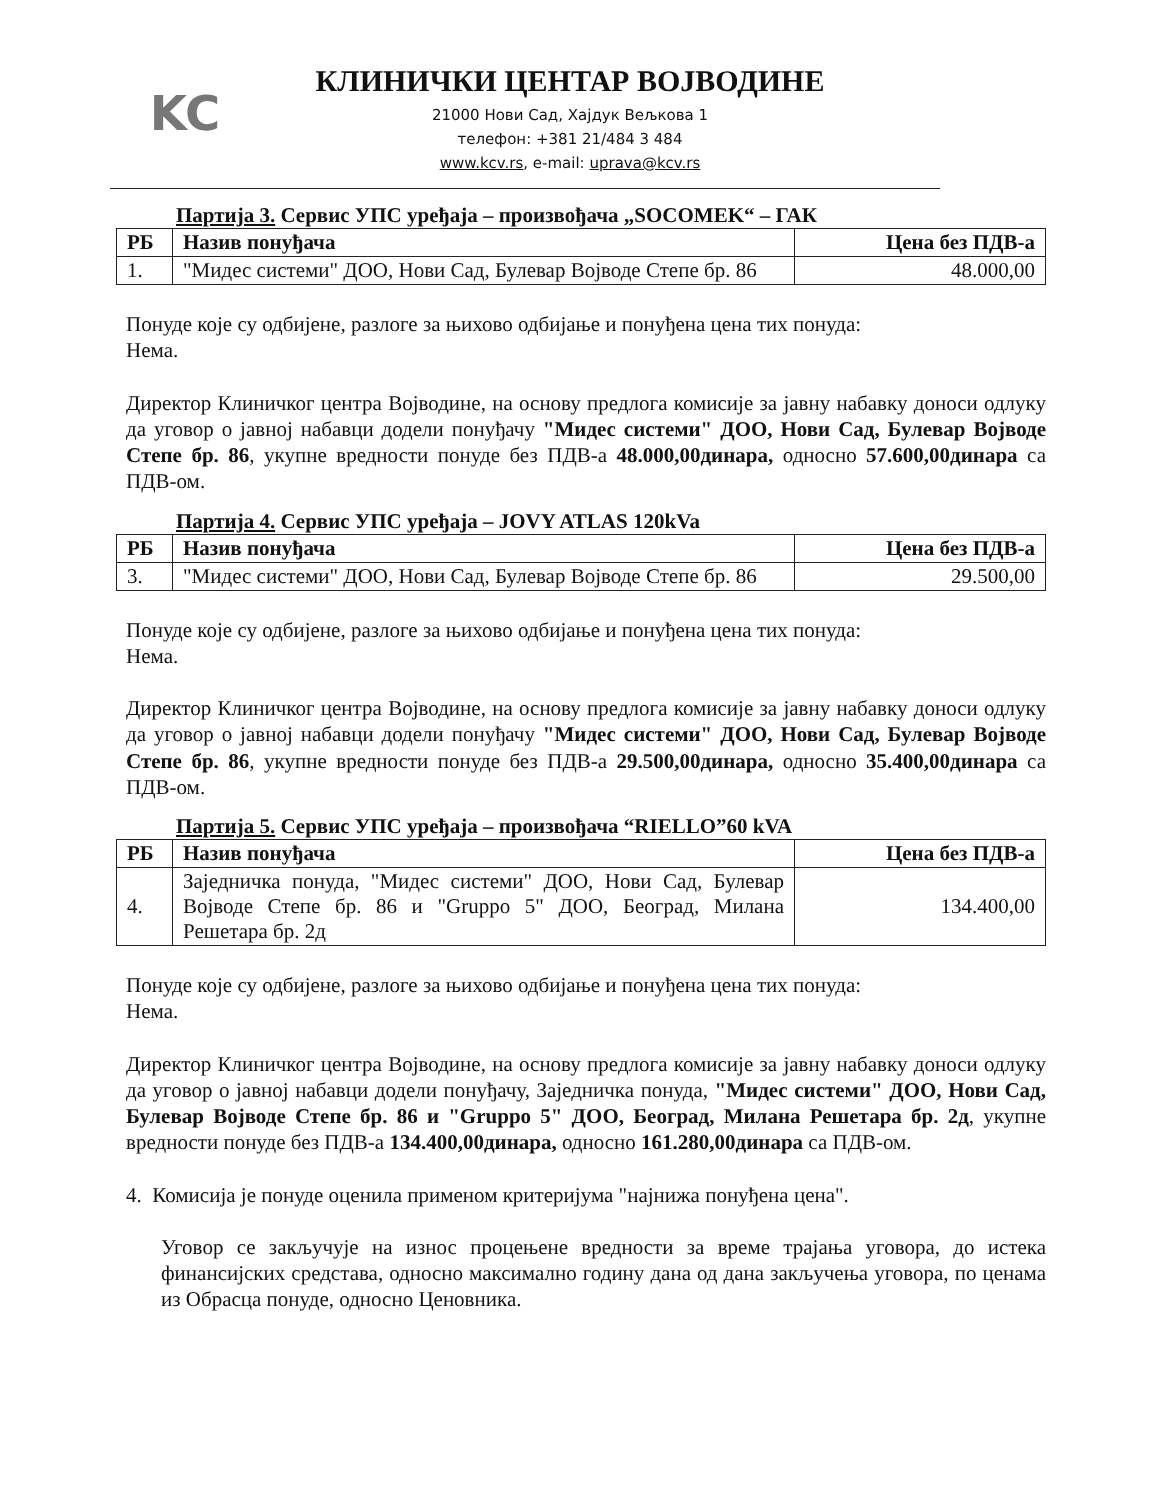KC
КЛИНИЧКИ ЦЕНТАР ВОЈВОДИНЕ
21000 Нови Сад, Хајдук Вељкова 1
телефон: +381 21/484 3 484
www.kcv.rs, e-mail: uprava@kcv.rs
Партија 3. Сервис УПС уређаја – произвођача „SOCOMEK“ – ГАК
| РБ | Назив понуђача | Цена без ПДВ-а |
| --- | --- | --- |
| 1. | "Мидес системи" ДОО, Нови Сад, Булевар Војводе Степе бр. 86 | 48.000,00 |
Понуде које су одбијене, разлоге за њихово одбијање и понуђена цена тих понуда:
Нема.
Директор Клиничког центра Војводине, на основу предлога комисије за јавну набавку доноси одлуку да уговор о јавној набавци додели понуђачу "Мидес системи" ДОО, Нови Сад, Булевар Војводе Степе бр. 86, укупне вредности понуде без ПДВ-а 48.000,00динара, односно 57.600,00динара са ПДВ-ом.
Партија 4. Сервис УПС уређаја – JOVY ATLAS 120kVa
| РБ | Назив понуђача | Цена без ПДВ-а |
| --- | --- | --- |
| 3. | "Мидес системи" ДОО, Нови Сад, Булевар Војводе Степе бр. 86 | 29.500,00 |
Понуде које су одбијене, разлоге за њихово одбијање и понуђена цена тих понуда:
Нема.
Директор Клиничког центра Војводине, на основу предлога комисије за јавну набавку доноси одлуку да уговор о јавној набавци додели понуђачу "Мидес системи" ДОО, Нови Сад, Булевар Војводе Степе бр. 86, укупне вредности понуде без ПДВ-а 29.500,00динара, односно 35.400,00динара са ПДВ-ом.
Партија 5. Сервис УПС уређаја – произвођача “RIELLO”60 kVA
| РБ | Назив понуђача | Цена без ПДВ-а |
| --- | --- | --- |
| 4. | Заједничка понуда, "Мидес системи" ДОО, Нови Сад, Булевар Војводе Степе бр. 86 и "Gruppo 5" ДОО, Београд, Милана Решетара бр. 2д | 134.400,00 |
Понуде које су одбијене, разлоге за њихово одбијање и понуђена цена тих понуда:
Нема.
Директор Клиничког центра Војводине, на основу предлога комисије за јавну набавку доноси одлуку да уговор о јавној набавци додели понуђачу, Заједничка понуда, "Мидес системи" ДОО, Нови Сад, Булевар Војводе Степе бр. 86 и "Gruppo 5" ДОО, Београд, Милана Решетара бр. 2д, укупне вредности понуде без ПДВ-а 134.400,00динара, односно 161.280,00динара са ПДВ-ом.
4. Комисија је понуде оценила применом критеријума "најнижа понуђена цена".
Уговор се закључује на износ процењене вредности за време трајања уговора, до истека финансијских средстава, односно максимално годину дана од дана закључења уговора, по ценама из Обрасца понуде, односно Ценовника.